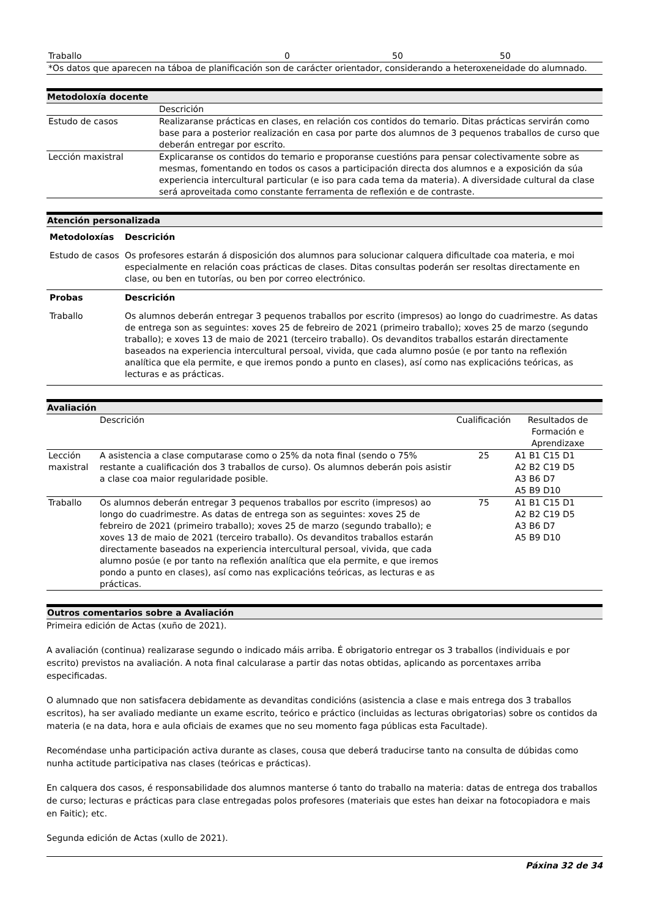| Traballo | 0 | 50 | 50 |
| *Os datos que aparecen na táboa de planificación son de carácter orientador, considerando a heteroxeneidade do alumnado. | | | |
Metodoloxía docente
| | Descrición |
| Estudo de casos | Realizaranse prácticas en clases, en relación cos contidos do temario. Ditas prácticas servirán como base para a posterior realización en casa por parte dos alumnos de 3 pequenos traballos de curso que deberán entregar por escrito. |
| Lección maxistral | Explicaranse os contidos do temario e proporanse cuestións para pensar colectivamente sobre as mesmas, fomentando en todos os casos a participación directa dos alumnos e a exposición da súa experiencia intercultural particular (e iso para cada tema da materia). A diversidade cultural da clase será aproveitada como constante ferramenta de reflexión e de contraste. |
Atención personalizada
| Metodoloxías | Descrición |
| --- | --- |
| Estudo de casos | Os profesores estarán á disposición dos alumnos para solucionar calquera dificultade coa materia, e moi especialmente en relación coas prácticas de clases. Ditas consultas poderán ser resoltas directamente en clase, ou ben en tutorías, ou ben por correo electrónico. |
| Probas | Descrición |
| Traballo | Os alumnos deberán entregar 3 pequenos traballos por escrito (impresos) ao longo do cuadrimestre. As datas de entrega son as seguintes: xoves 25 de febreiro de 2021 (primeiro traballo); xoves 25 de marzo (segundo traballo); e xoves 13 de maio de 2021 (terceiro traballo). Os devanditos traballos estarán directamente baseados na experiencia intercultural persoal, vivida, que cada alumno posúe (e por tanto na reflexión analítica que ela permite, e que iremos pondo a punto en clases), así como nas explicacións teóricas, as lecturas e as prácticas. |
Avaliación
| | Descrición | Cualificación | Resultados de Formación e Aprendizaxe |
| Lección maxistral | A asistencia a clase computarase como o 25% da nota final (sendo o 75% restante a cualificación dos 3 traballos de curso). Os alumnos deberán pois asistir a clase coa maior regularidade posible. | 25 | A1 B1 C15 D1 A2 B2 C19 D5 A3 B6 D7 A5 B9 D10 |
| Traballo | Os alumnos deberán entregar 3 pequenos traballos por escrito (impresos) ao longo do cuadrimestre. As datas de entrega son as seguintes: xoves 25 de febreiro de 2021 (primeiro traballo); xoves 25 de marzo (segundo traballo); e xoves 13 de maio de 2021 (terceiro traballo). Os devanditos traballos estarán directamente baseados na experiencia intercultural persoal, vivida, que cada alumno posúe (e por tanto na reflexión analítica que ela permite, e que iremos pondo a punto en clases), así como nas explicacións teóricas, as lecturas e as prácticas. | 75 | A1 B1 C15 D1 A2 B2 C19 D5 A3 B6 D7 A5 B9 D10 |
Outros comentarios sobre a Avaliación
Primeira edición de Actas (xuño de 2021).
A avaliación (continua) realizarase segundo o indicado máis arriba. É obrigatorio entregar os 3 traballos (individuais e por escrito) previstos na avaliación. A nota final calcularase a partir das notas obtidas, aplicando as porcentaxes arriba especificadas.
O alumnado que non satisfacera debidamente as devanditas condicións (asistencia a clase e mais entrega dos 3 traballos escritos), ha ser avaliado mediante un exame escrito, teórico e práctico (incluidas as lecturas obrigatorias) sobre os contidos da materia (e na data, hora e aula oficiais de exames que no seu momento faga públicas esta Facultade).
Recoméndase unha participación activa durante as clases, cousa que deberá traducirse tanto na consulta de dúbidas como nunha actitude participativa nas clases (teóricas e prácticas).
En calquera dos casos, é responsabilidade dos alumnos manterse ó tanto do traballo na materia: datas de entrega dos traballos de curso; lecturas e prácticas para clase entregadas polos profesores (materiais que estes han deixar na fotocopiadora e mais en Faitic); etc.
Segunda edición de Actas (xullo de 2021).
Páxina 32 de 34